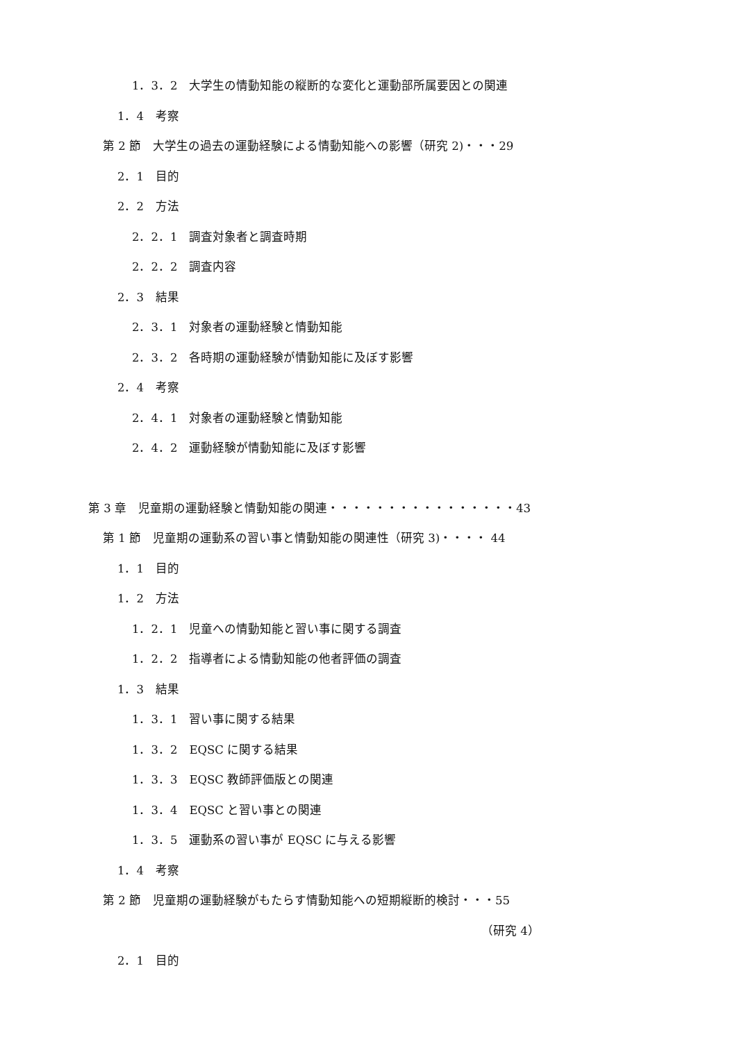1．3．2　大学生の情動知能の縦断的な変化と運動部所属要因との関連
1．4　考察
第 2 節　大学生の過去の運動経験による情動知能への影響（研究 2)・・・29
2．1　目的
2．2　方法
2．2．1　調査対象者と調査時期
2．2．2　調査内容
2．3　結果
2．3．1　対象者の運動経験と情動知能
2．3．2　各時期の運動経験が情動知能に及ぼす影響
2．4　考察
2．4．1　対象者の運動経験と情動知能
2．4．2　運動経験が情動知能に及ぼす影響
第 3 章　児童期の運動経験と情動知能の関連・・・・・・・・・・・・・・・・43
第 1 節　児童期の運動系の習い事と情動知能の関連性（研究 3)・・・・ 44
1．1　目的
1．2　方法
1．2．1　児童への情動知能と習い事に関する調査
1．2．2　指導者による情動知能の他者評価の調査
1．3　結果
1．3．1　習い事に関する結果
1．3．2　EQSC に関する結果
1．3．3　EQSC 教師評価版との関連
1．3．4　EQSC と習い事との関連
1．3．5　運動系の習い事が EQSC に与える影響
1．4　考察
第 2 節　児童期の運動経験がもたらす情動知能への短期縦断的検討・・・55
（研究 4）
2．1　目的